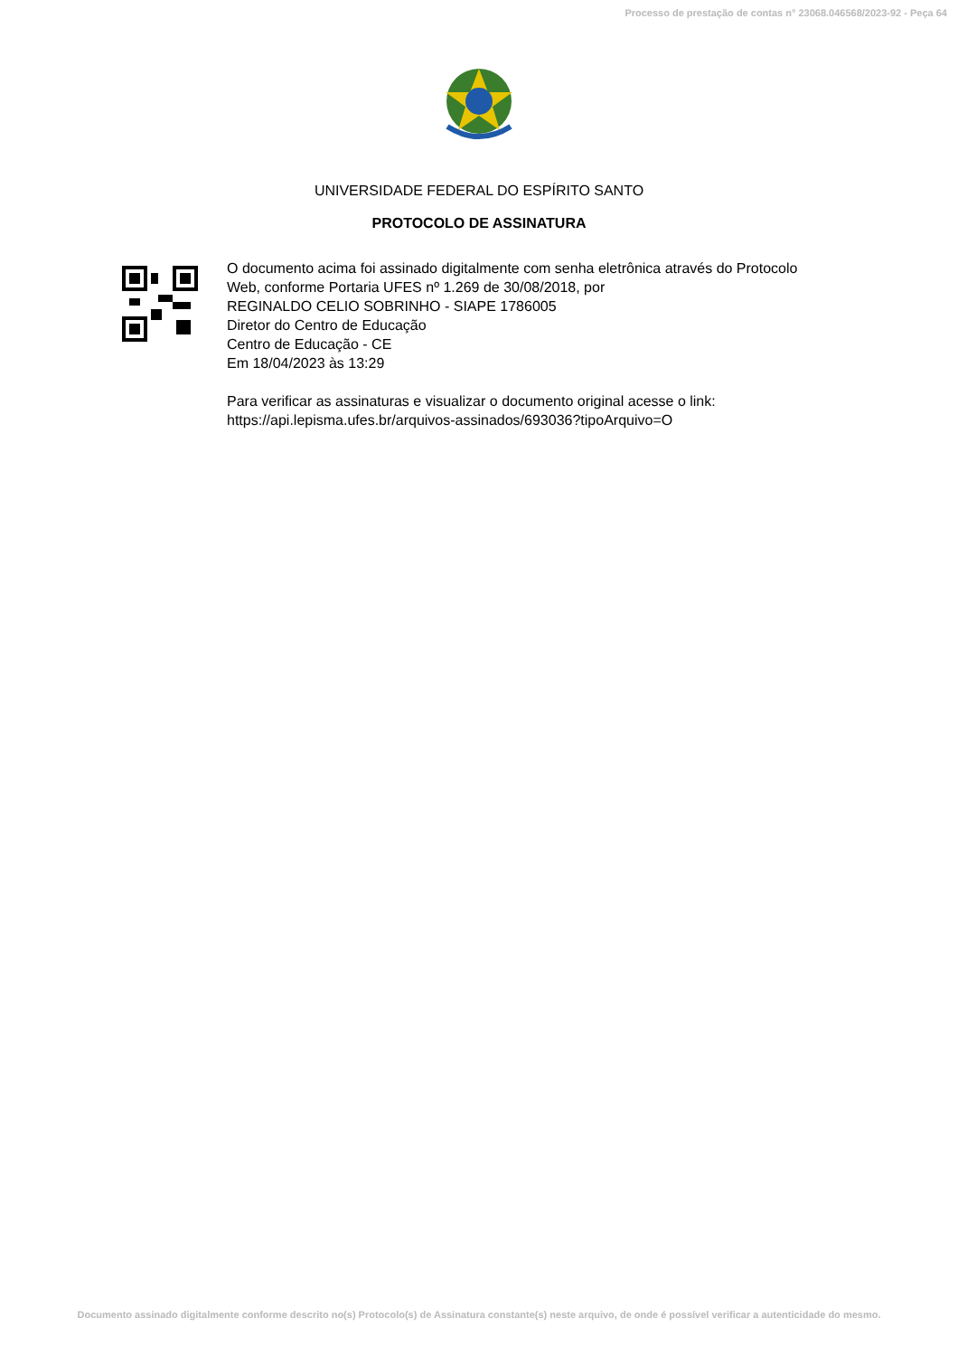Processo de prestação de contas n° 23068.046568/2023-92 - Peça 64
UNIVERSIDADE FEDERAL DO ESPÍRITO SANTO
PROTOCOLO DE ASSINATURA
O documento acima foi assinado digitalmente com senha eletrônica através do Protocolo
Web, conforme Portaria UFES nº 1.269 de 30/08/2018, por
REGINALDO CELIO SOBRINHO - SIAPE 1786005
Diretor do Centro de Educação
Centro de Educação - CE
Em 18/04/2023 às 13:29
Para verificar as assinaturas e visualizar o documento original acesse o link:
https://api.lepisma.ufes.br/arquivos-assinados/693036?tipoArquivo=O
Documento assinado digitalmente conforme descrito no(s) Protocolo(s) de Assinatura constante(s) neste arquivo, de onde é possível verificar a autenticidade do mesmo.